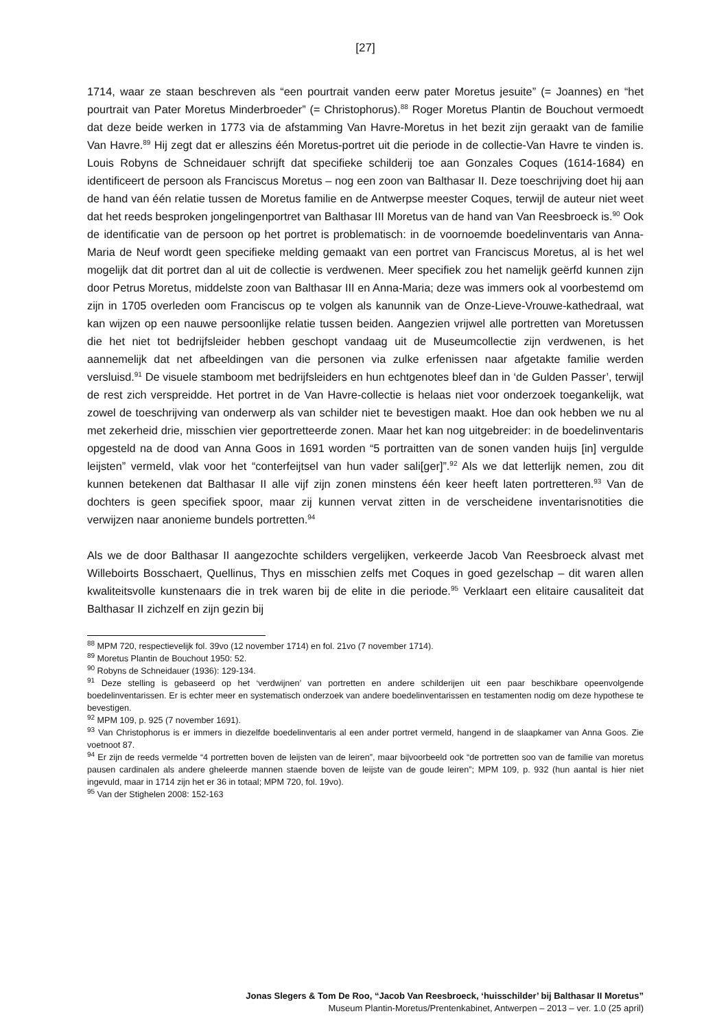[27]
1714, waar ze staan beschreven als “een pourtrait vanden eerw pater Moretus jesuite” (= Joannes) en “het pourtrait van Pater Moretus Minderbroeder” (= Christophorus).<sup>88</sup> Roger Moretus Plantin de Bouchout vermoedt dat deze beide werken in 1773 via de afstamming Van Havre-Moretus in het bezit zijn geraakt van de familie Van Havre.<sup>89</sup> Hij zegt dat er alleszins één Moretus-portret uit die periode in de collectie-Van Havre te vinden is. Louis Robyns de Schneidauer schrijft dat specifieke schilderij toe aan Gonzales Coques (1614-1684) en identificeert de persoon als Franciscus Moretus – nog een zoon van Balthasar II. Deze toeschrijving doet hij aan de hand van één relatie tussen de Moretus familie en de Antwerpse meester Coques, terwijl de auteur niet weet dat het reeds besproken jongelingenportret van Balthasar III Moretus van de hand van Van Reesbroeck is.<sup>90</sup> Ook de identificatie van de persoon op het portret is problematisch: in de voornoemde boedelinventaris van Anna-Maria de Neuf wordt geen specifieke melding gemaakt van een portret van Franciscus Moretus, al is het wel mogelijk dat dit portret dan al uit de collectie is verdwenen. Meer specifiek zou het namelijk geërfd kunnen zijn door Petrus Moretus, middelste zoon van Balthasar III en Anna-Maria; deze was immers ook al voorbestemd om zijn in 1705 overleden oom Franciscus op te volgen als kanunnik van de Onze-Lieve-Vrouwe-kathedraal, wat kan wijzen op een nauwe persoonlijke relatie tussen beiden. Aangezien vrijwel alle portretten van Moretussen die het niet tot bedrijfsleider hebben geschopt vandaag uit de Museumcollectie zijn verdwenen, is het aannemelijk dat net afbeeldingen van die personen via zulke erfenissen naar afgetakte familie werden versluisd.<sup>91</sup> De visuele stamboom met bedrijfsleiders en hun echtgenotes bleef dan in ‘de Gulden Passer’, terwijl de rest zich verspreidde. Het portret in de Van Havre-collectie is helaas niet voor onderzoek toegankelijk, wat zowel de toeschrijving van onderwerp als van schilder niet te bevestigen maakt. Hoe dan ook hebben we nu al met zekerheid drie, misschien vier geportretteerde zonen. Maar het kan nog uitgebreider: in de boedelinventaris opgesteld na de dood van Anna Goos in 1691 worden “5 portraitten van de sonen vanden huijs [in] vergulde leijsten” vermeld, vlak voor het “conterfeijtsel van hun vader sali[ger]”.<sup>92</sup> Als we dat letterlijk nemen, zou dit kunnen betekenen dat Balthasar II alle vijf zijn zonen minstens één keer heeft laten portretteren.<sup>93</sup> Van de dochters is geen specifiek spoor, maar zij kunnen vervat zitten in de verscheidene inventarisnotities die verwijzen naar anonieme bundels portretten.<sup>94</sup>
Als we de door Balthasar II aangezochte schilders vergelijken, verkeerde Jacob Van Reesbroeck alvast met Willeboirts Bosschaert, Quellinus, Thys en misschien zelfs met Coques in goed gezelschap – dit waren allen kwaliteitsvolle kunstenaars die in trek waren bij de elite in die periode.<sup>95</sup> Verklaart een elitaire causaliteit dat Balthasar II zichzelf en zijn gezin bij
<sup>88</sup> MPM 720, respectievelijk fol. 39vo (12 november 1714) en fol. 21vo (7 november 1714).
<sup>89</sup> Moretus Plantin de Bouchout 1950: 52.
<sup>90</sup> Robyns de Schneidauer (1936): 129-134.
<sup>91</sup> Deze stelling is gebaseerd op het ‘verdwijnen’ van portretten en andere schilderijen uit een paar beschikbare opeenvolgende boedelinventarissen. Er is echter meer en systematisch onderzoek van andere boedelinventarissen en testamenten nodig om deze hypothese te bevestigen.
<sup>92</sup> MPM 109, p. 925 (7 november 1691).
<sup>93</sup> Van Christophorus is er immers in diezelfde boedelinventaris al een ander portret vermeld, hangend in de slaapkamer van Anna Goos. Zie voetnoot 87.
<sup>94</sup> Er zijn de reeds vermelde “4 portretten boven de leijsten van de leiren”, maar bijvoorbeeld ook “de portretten soo van de familie van moretus pausen cardinalen als andere gheleerde mannen staende boven de leijste van de goude leiren”; MPM 109, p. 932 (hun aantal is hier niet ingevuld, maar in 1714 zijn het er 36 in totaal; MPM 720, fol. 19vo).
<sup>95</sup> Van der Stighelen 2008: 152-163
Jonas Slegers & Tom De Roo, “Jacob Van Reesbroeck, ‘huisschilder’ bij Balthasar II Moretus”
Museum Plantin-Moretus/Prentenkabinet, Antwerpen – 2013 – ver. 1.0 (25 april)